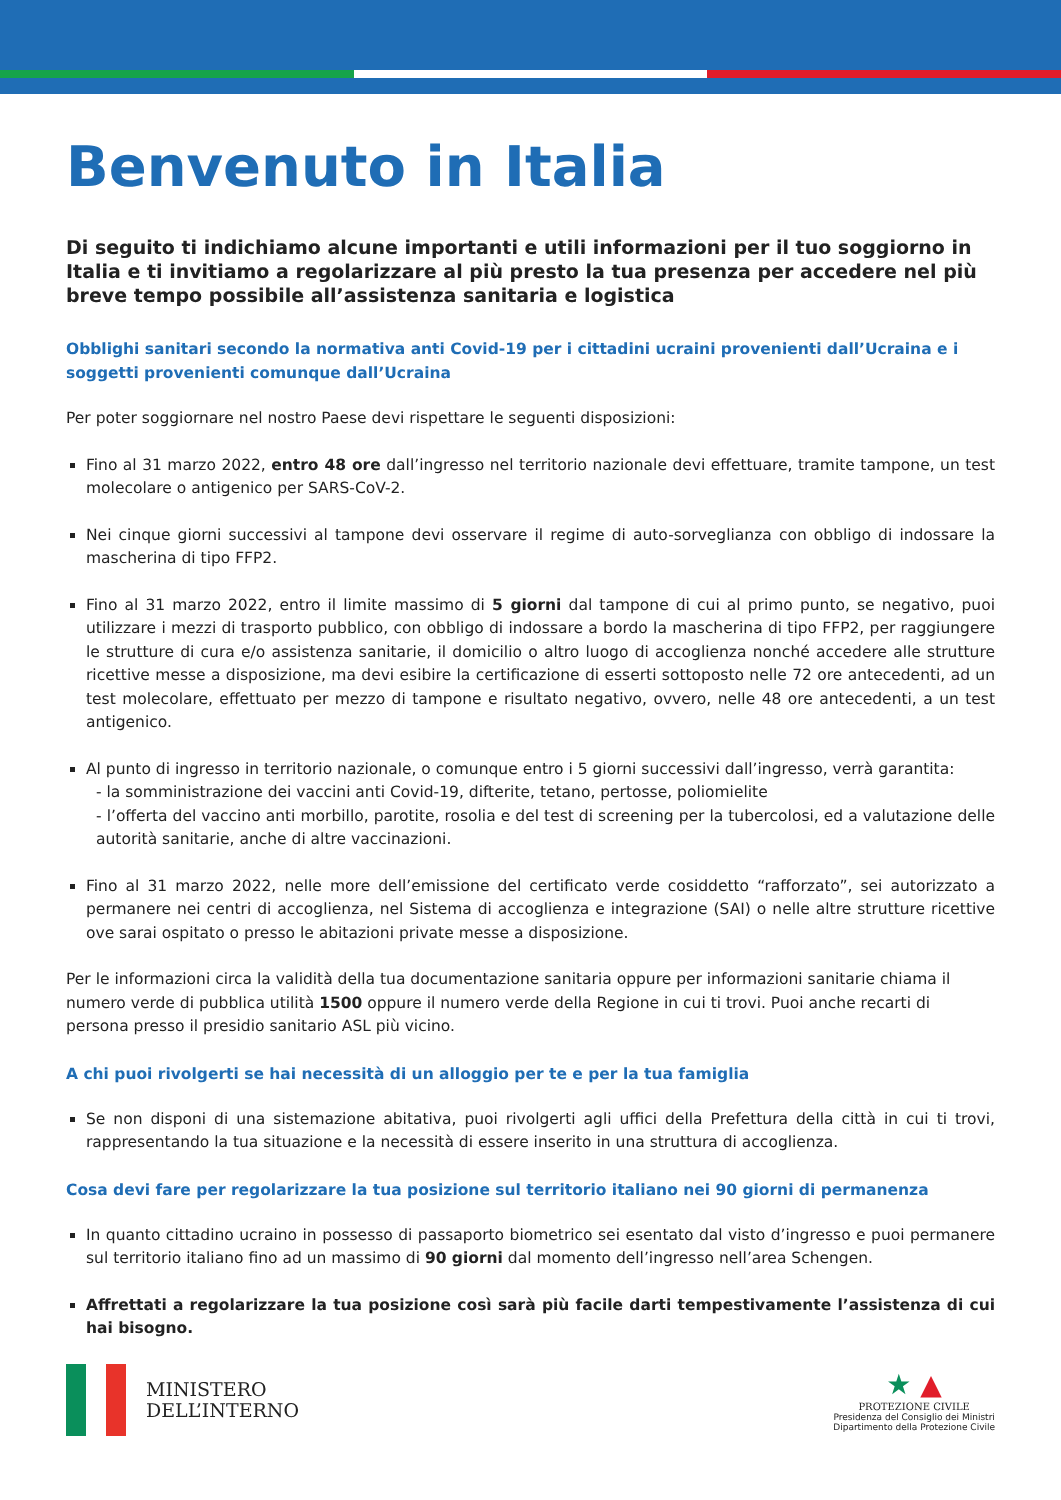Benvenuto in Italia
Di seguito ti indichiamo alcune importanti e utili informazioni per il tuo soggiorno in Italia e ti invitiamo a regolarizzare al più presto la tua presenza per accedere nel più breve tempo possibile all’assistenza sanitaria e logistica
Obblighi sanitari secondo la normativa anti Covid-19 per i cittadini ucraini provenienti dall’Ucraina e i soggetti provenienti comunque dall’Ucraina
Per poter soggiornare nel nostro Paese devi rispettare le seguenti disposizioni:
Fino al 31 marzo 2022, entro 48 ore dall’ingresso nel territorio nazionale devi effettuare, tramite tampone, un test molecolare o antigenico per SARS-CoV-2.
Nei cinque giorni successivi al tampone devi osservare il regime di auto-sorveglianza con obbligo di indossare la mascherina di tipo FFP2.
Fino al 31 marzo 2022, entro il limite massimo di 5 giorni dal tampone di cui al primo punto, se negativo, puoi utilizzare i mezzi di trasporto pubblico, con obbligo di indossare a bordo la mascherina di tipo FFP2, per raggiungere le strutture di cura e/o assistenza sanitarie, il domicilio o altro luogo di accoglienza nonché accedere alle strutture ricettive messe a disposizione, ma devi esibire la certificazione di esserti sottoposto nelle 72 ore antecedenti, ad un test molecolare, effettuato per mezzo di tampone e risultato negativo, ovvero, nelle 48 ore antecedenti, a un test antigenico.
Al punto di ingresso in territorio nazionale, o comunque entro i 5 giorni successivi dall’ingresso, verrà garantita:
- la somministrazione dei vaccini anti Covid-19, difterite, tetano, pertosse, poliomielite
- l’offerta del vaccino anti morbillo, parotite, rosolia e del test di screening per la tubercolosi, ed a valutazione delle autorità sanitarie, anche di altre vaccinazioni.
Fino al 31 marzo 2022, nelle more dell’emissione del certificato verde cosiddetto “rafforzato”, sei autorizzato a permanere nei centri di accoglienza, nel Sistema di accoglienza e integrazione (SAI) o nelle altre strutture ricettive ove sarai ospitato o presso le abitazioni private messe a disposizione.
Per le informazioni circa la validità della tua documentazione sanitaria oppure per informazioni sanitarie chiama il numero verde di pubblica utilità 1500 oppure il numero verde della Regione in cui ti trovi. Puoi anche recarti di persona presso il presidio sanitario ASL più vicino.
A chi puoi rivolgerti se hai necessità di un alloggio per te e per la tua famiglia
Se non disponi di una sistemazione abitativa, puoi rivolgerti agli uffici della Prefettura della città in cui ti trovi, rappresentando la tua situazione e la necessità di essere inserito in una struttura di accoglienza.
Cosa devi fare per regolarizzare la tua posizione sul territorio italiano nei 90 giorni di permanenza
In quanto cittadino ucraino in possesso di passaporto biometrico sei esentato dal visto d’ingresso e puoi permanere sul territorio italiano fino ad un massimo di 90 giorni dal momento dell’ingresso nell’area Schengen.
Affrettati a regolarizzare la tua posizione così sarà più facile darti tempestivamente l’assistenza di cui hai bisogno.
MINISTERO
DELL’INTERNO
★ ▲
PROTEZIONE CIVILE
Presidenza del Consiglio dei Ministri
Dipartimento della Protezione Civile